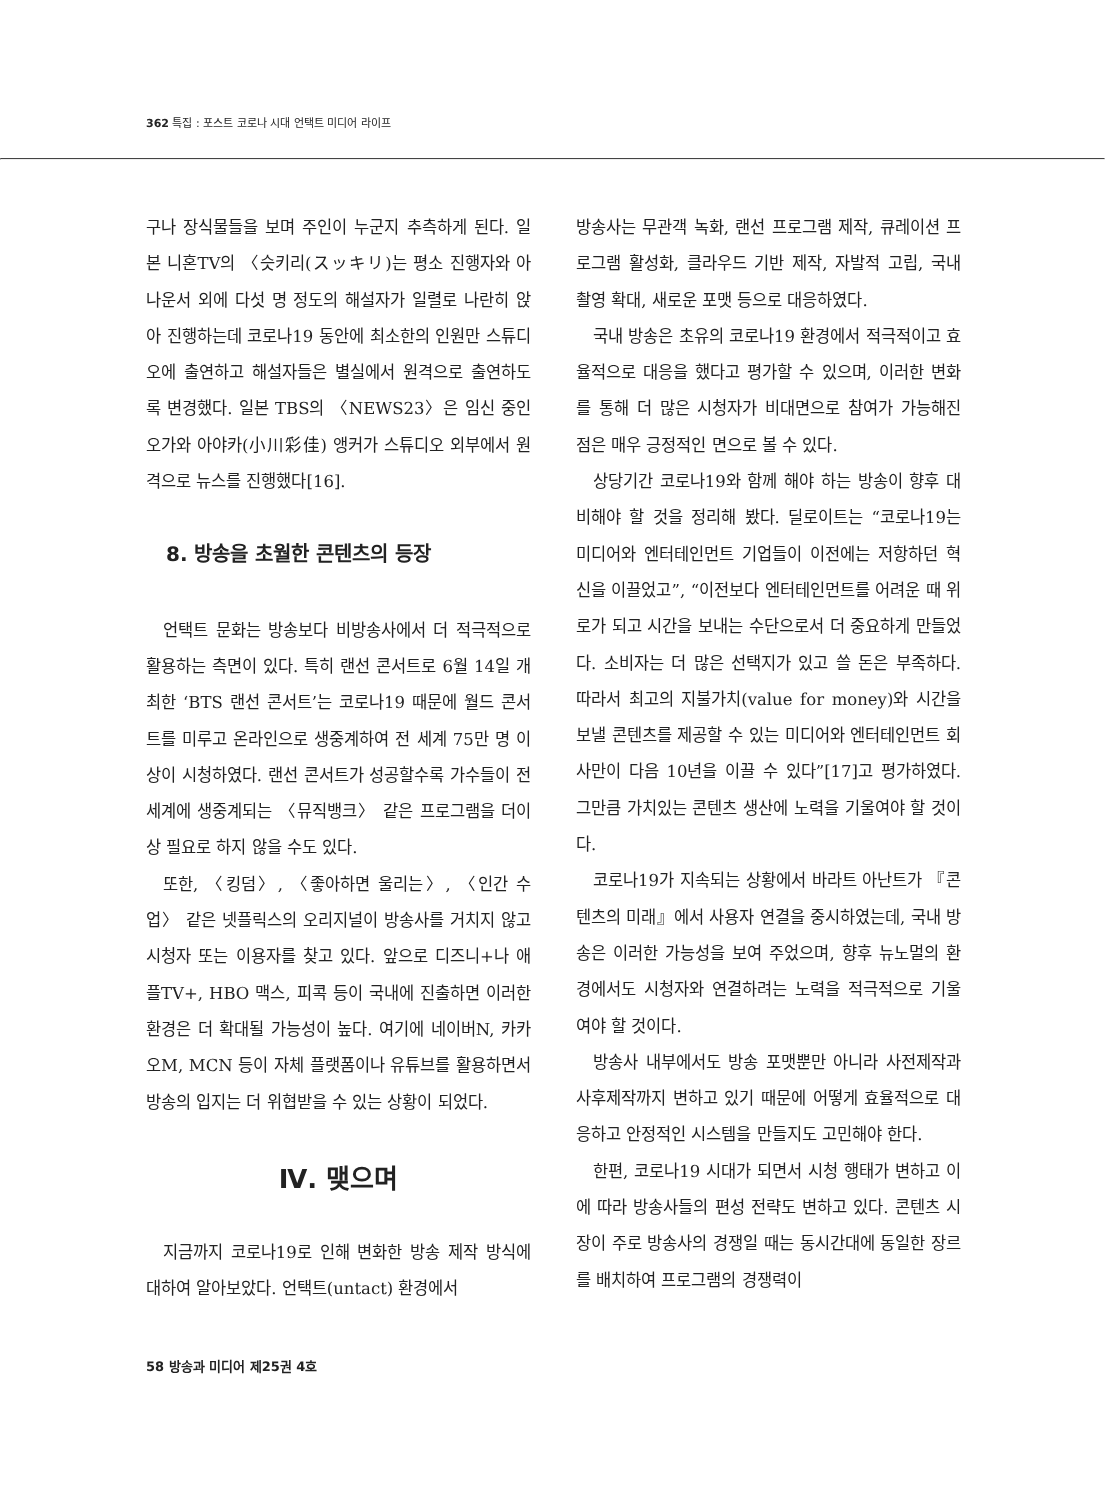362 특집 : 포스트 코로나 시대 언택트 미디어 라이프
구나 장식물들을 보며 주인이 누군지 추측하게 된다. 일본 니혼TV의 〈슷키리(スッキリ)는 평소 진행자와 아나운서 외에 다섯 명 정도의 해설자가 일렬로 나란히 앉아 진행하는데 코로나19 동안에 최소한의 인원만 스튜디오에 출연하고 해설자들은 별실에서 원격으로 출연하도록 변경했다. 일본 TBS의 〈NEWS23〉은 임신 중인 오가와 아야카(小川彩佳) 앵커가 스튜디오 외부에서 원격으로 뉴스를 진행했다[16].
8. 방송을 초월한 콘텐츠의 등장
언택트 문화는 방송보다 비방송사에서 더 적극적으로 활용하는 측면이 있다. 특히 랜선 콘서트로 6월 14일 개최한 ‘BTS 랜선 콘서트’는 코로나19 때문에 월드 콘서트를 미루고 온라인으로 생중계하여 전 세계 75만 명 이상이 시청하였다. 랜선 콘서트가 성공할수록 가수들이 전 세계에 생중계되는 〈뮤직뱅크〉 같은 프로그램을 더이상 필요로 하지 않을 수도 있다.
또한, 〈킹덤〉, 〈좋아하면 울리는〉, 〈인간 수업〉 같은 넷플릭스의 오리지널이 방송사를 거치지 않고 시청자 또는 이용자를 찾고 있다. 앞으로 디즈니+나 애플TV+, HBO 맥스, 피콕 등이 국내에 진출하면 이러한 환경은 더 확대될 가능성이 높다. 여기에 네이버N, 카카오M, MCN 등이 자체 플랫폼이나 유튜브를 활용하면서 방송의 입지는 더 위협받을 수 있는 상황이 되었다.
Ⅳ. 맺으며
지금까지 코로나19로 인해 변화한 방송 제작 방식에 대하여 알아보았다. 언택트(untact) 환경에서
방송사는 무관객 녹화, 랜선 프로그램 제작, 큐레이션 프로그램 활성화, 클라우드 기반 제작, 자발적 고립, 국내 촬영 확대, 새로운 포맷 등으로 대응하였다.
국내 방송은 초유의 코로나19 환경에서 적극적이고 효율적으로 대응을 했다고 평가할 수 있으며, 이러한 변화를 통해 더 많은 시청자가 비대면으로 참여가 가능해진 점은 매우 긍정적인 면으로 볼 수 있다.
상당기간 코로나19와 함께 해야 하는 방송이 향후 대비해야 할 것을 정리해 봤다. 딜로이트는 “코로나19는 미디어와 엔터테인먼트 기업들이 이전에는 저항하던 혁신을 이끌었고”, “이전보다 엔터테인먼트를 어려운 때 위로가 되고 시간을 보내는 수단으로서 더 중요하게 만들었다. 소비자는 더 많은 선택지가 있고 쓸 돈은 부족하다. 따라서 최고의 지불가치(value for money)와 시간을 보낼 콘텐츠를 제공할 수 있는 미디어와 엔터테인먼트 회사만이 다음 10년을 이끌 수 있다”[17]고 평가하였다. 그만큼 가치있는 콘텐츠 생산에 노력을 기울여야 할 것이다.
코로나19가 지속되는 상황에서 바라트 아난트가 『콘텐츠의 미래』에서 사용자 연결을 중시하였는데, 국내 방송은 이러한 가능성을 보여 주었으며, 향후 뉴노멀의 환경에서도 시청자와 연결하려는 노력을 적극적으로 기울여야 할 것이다.
방송사 내부에서도 방송 포맷뿐만 아니라 사전제작과 사후제작까지 변하고 있기 때문에 어떻게 효율적으로 대응하고 안정적인 시스템을 만들지도 고민해야 한다.
한편, 코로나19 시대가 되면서 시청 행태가 변하고 이에 따라 방송사들의 편성 전략도 변하고 있다. 콘텐츠 시장이 주로 방송사의 경쟁일 때는 동시간대에 동일한 장르를 배치하여 프로그램의 경쟁력이
58 방송과 미디어 제25권 4호